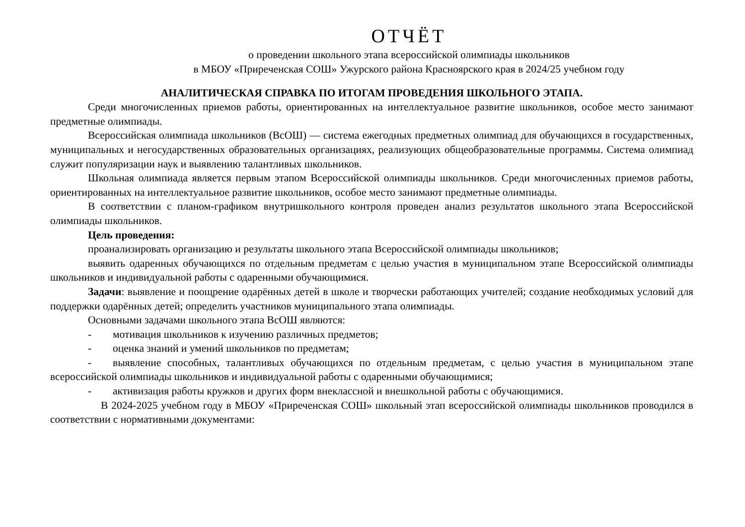ОТЧЁТ
о проведении школьного этапа всероссийской олимпиады школьников
в МБОУ «Приреченская СОШ» Ужурского района Красноярского края в 2024/25 учебном году
АНАЛИТИЧЕСКАЯ СПРАВКА ПО ИТОГАМ ПРОВЕДЕНИЯ ШКОЛЬНОГО ЭТАПА.
Среди многочисленных приемов работы, ориентированных на интеллектуальное развитие школьников, особое место занимают предметные олимпиады.
Всероссийская олимпиада школьников (ВсОШ) — система ежегодных предметных олимпиад для обучающихся в государственных, муниципальных и негосударственных образовательных организациях, реализующих общеобразовательные программы. Система олимпиад служит популяризации наук и выявлению талантливых школьников.
Школьная олимпиада является первым этапом Всероссийской олимпиады школьников. Среди многочисленных приемов работы, ориентированных на интеллектуальное развитие школьников, особое место занимают предметные олимпиады.
В соответствии с планом-графиком внутришкольного контроля проведен анализ результатов школьного этапа Всероссийской олимпиады школьников.
Цель проведения:
проанализировать организацию и результаты школьного этапа Всероссийской олимпиады школьников;
выявить одаренных обучающихся по отдельным предметам с целью участия в муниципальном этапе Всероссийской олимпиады школьников и индивидуальной работы с одаренными обучающимися.
Задачи: выявление и поощрение одарённых детей в школе и творчески работающих учителей; создание необходимых условий для поддержки одарённых детей; определить участников муниципального этапа олимпиады.
Основными задачами школьного этапа ВсОШ являются:
- мотивация школьников к изучению различных предметов;
- оценка знаний и умений школьников по предметам;
- выявление способных, талантливых обучающихся по отдельным предметам, с целью участия в муниципальном этапе всероссийской олимпиады школьников и индивидуальной работы с одаренными обучающимися;
- активизация работы кружков и других форм внеклассной и внешкольной работы с обучающимися.
В 2024-2025 учебном году в МБОУ «Приреченская СОШ» школьный этап всероссийской олимпиады школьников проводился в соответствии с нормативными документами: